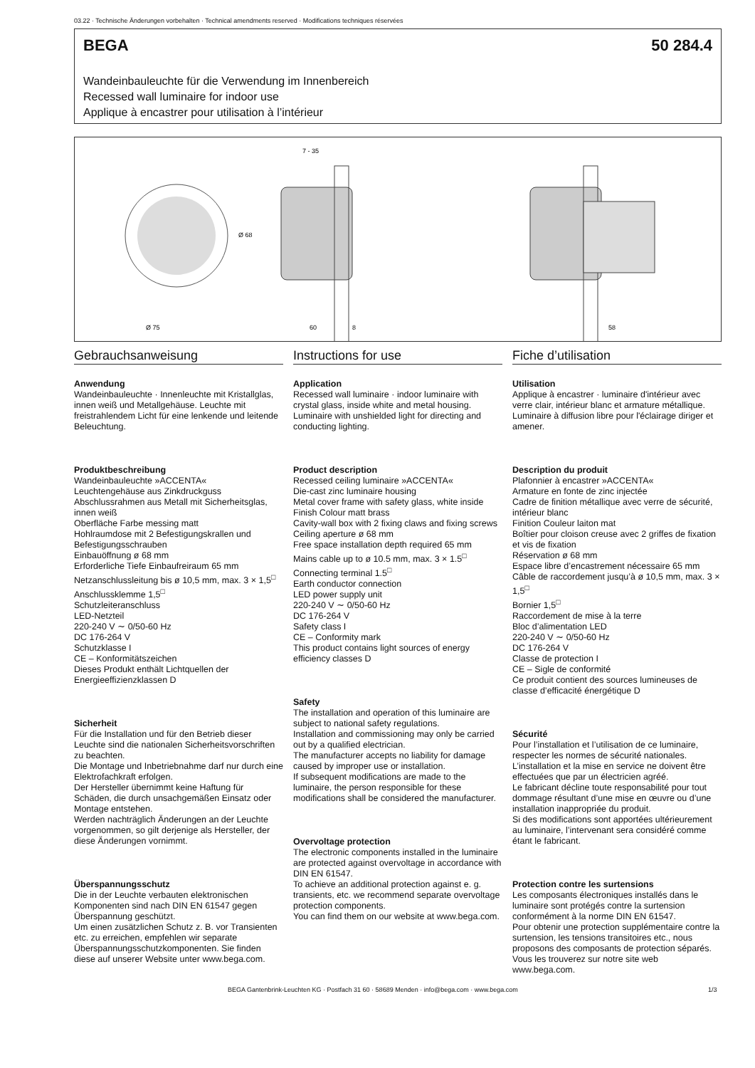03.22 · Technische Änderungen vorbehalten · Technical amendments reserved · Modifications techniques réservées
BEGA 50 284.4
Wandeinbauleuchte für die Verwendung im Innenbereich
Recessed wall luminaire for indoor use
Applique à encastrer pour utilisation à l’intérieur
7 - 35
Ø 68
Ø 75
60
8
58
Gebrauchsanweisung
Anwendung
Wandeinbauleuchte · Innenleuchte mit Kristallglas, innen weiß und Metallgehäuse. Leuchte mit freistrahlendem Licht für eine lenkende und leitende Beleuchtung.
Produktbeschreibung
Wandeinbauleuchte »ACCENTA«
Leuchtengehäuse aus Zinkdruckguss
Abschlussrahmen aus Metall mit Sicherheitsglas, innen weiß
Oberfläche Farbe messing matt
Hohlraumdose mit 2 Befestigungskrallen und Befestigungsschrauben
Einbauöffnung ø 68 mm
Erforderliche Tiefe Einbaufreiraum 65 mm
Netzanschlussleitung bis ø 10,5 mm, max. 3 × 1,5<sup>□</sup>
Anschlussklemme 1,5<sup>□</sup>
Schutzleiteranschluss
LED-Netzteil
220-240 V ∼ 0/50-60 Hz
DC 176-264 V
Schutzklasse I
CE – Konformitätszeichen
Dieses Produkt enthält Lichtquellen der Energieeffizienzklassen D
Sicherheit
Für die Installation und für den Betrieb dieser Leuchte sind die nationalen Sicherheitsvorschriften zu beachten.
Die Montage und Inbetriebnahme darf nur durch eine Elektrofachkraft erfolgen.
Der Hersteller übernimmt keine Haftung für Schäden, die durch unsachgemäßen Einsatz oder Montage entstehen.
Werden nachträglich Änderungen an der Leuchte vorgenommen, so gilt derjenige als Hersteller, der diese Änderungen vornimmt.
Überspannungsschutz
Die in der Leuchte verbauten elektronischen Komponenten sind nach DIN EN 61547 gegen Überspannung geschützt.
Um einen zusätzlichen Schutz z. B. vor Transienten etc. zu erreichen, empfehlen wir separate Überspannungsschutzkomponenten. Sie finden diese auf unserer Website unter www.bega.com.
Instructions for use
Application
Recessed wall luminaire · indoor luminaire with crystal glass, inside white and metal housing. Luminaire with unshielded light for directing and conducting lighting.
Product description
Recessed ceiling luminaire »ACCENTA«
Die-cast zinc luminaire housing
Metal cover frame with safety glass, white inside
Finish Colour matt brass
Cavity-wall box with 2 fixing claws and fixing screws
Ceiling aperture ø 68 mm
Free space installation depth required 65 mm
Mains cable up to ø 10.5 mm, max. 3 × 1.5<sup>□</sup>
Connecting terminal 1.5<sup>□</sup>
Earth conductor connection
LED power supply unit
220-240 V ∼ 0/50-60 Hz
DC 176-264 V
Safety class I
CE – Conformity mark
This product contains light sources of energy efficiency classes D
Safety
The installation and operation of this luminaire are subject to national safety regulations.
Installation and commissioning may only be carried out by a qualified electrician.
The manufacturer accepts no liability for damage caused by improper use or installation.
If subsequent modifications are made to the luminaire, the person responsible for these modifications shall be considered the manufacturer.
Overvoltage protection
The electronic components installed in the luminaire are protected against overvoltage in accordance with DIN EN 61547.
To achieve an additional protection against e. g. transients, etc. we recommend separate overvoltage protection components.
You can find them on our website at www.bega.com.
Fiche d’utilisation
Utilisation
Applique à encastrer · luminaire d'intérieur avec verre clair, intérieur blanc et armature métallique.
Luminaire à diffusion libre pour l'éclairage diriger et amener.
Description du produit
Plafonnier à encastrer »ACCENTA«
Armature en fonte de zinc injectée
Cadre de finition métallique avec verre de sécurité, intérieur blanc
Finition Couleur laiton mat
Boîtier pour cloison creuse avec 2 griffes de fixation et vis de fixation
Réservation ø 68 mm
Espace libre d’encastrement nécessaire 65 mm
Câble de raccordement jusqu’à ø 10,5 mm, max. 3 × 1,5<sup>□</sup>
Bornier 1,5<sup>□</sup>
Raccordement de mise à la terre
Bloc d’alimentation LED
220-240 V ∼ 0/50-60 Hz
DC 176-264 V
Classe de protection I
CE – Sigle de conformité
Ce produit contient des sources lumineuses de classe d’efficacité énergétique D
Sécurité
Pour l’installation et l’utilisation de ce luminaire, respecter les normes de sécurité nationales.
L’installation et la mise en service ne doivent être effectuées que par un électricien agréé.
Le fabricant décline toute responsabilité pour tout dommage résultant d’une mise en œuvre ou d’une installation inappropriée du produit.
Si des modifications sont apportées ultérieurement au luminaire, l’intervenant sera considéré comme étant le fabricant.
Protection contre les surtensions
Les composants électroniques installés dans le luminaire sont protégés contre la surtension conformément à la norme DIN EN 61547.
Pour obtenir une protection supplémentaire contre la surtension, les tensions transitoires etc., nous proposons des composants de protection séparés. Vous les trouverez sur notre site web www.bega.com.
BEGA Gantenbrink-Leuchten KG · Postfach 31 60 · 58689 Menden · info@bega.com · www.bega.com
1/3